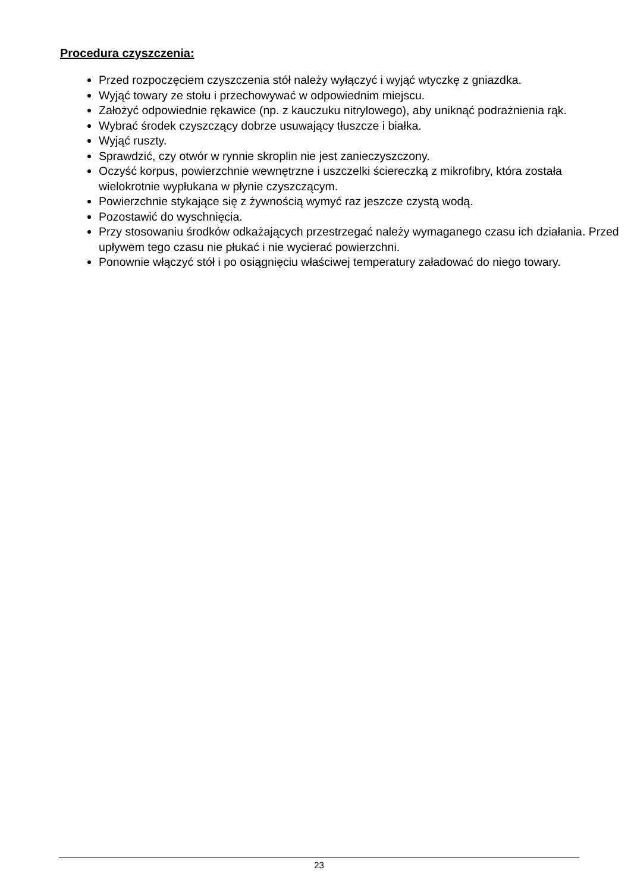Procedura czyszczenia:
Przed rozpoczęciem czyszczenia stół należy wyłączyć i wyjąć wtyczkę z gniazdka.
Wyjąć towary ze stołu i przechowywać w odpowiednim miejscu.
Założyć odpowiednie rękawice (np. z kauczuku nitrylowego), aby uniknąć podrażnienia rąk.
Wybrać środek czyszczący dobrze usuwający tłuszcze i białka.
Wyjąć ruszty.
Sprawdzić, czy otwór w rynnie skroplin nie jest zanieczyszczony.
Oczyść korpus, powierzchnie wewnętrzne i uszczelki ściereczką z mikrofibry, która została wielokrotnie wypłukana w płynie czyszczącym.
Powierzchnie stykające się z żywnością wymyć raz jeszcze czystą wodą.
Pozostawić do wyschnięcia.
Przy stosowaniu środków odkażających przestrzegać należy wymaganego czasu ich działania. Przed upływem tego czasu nie płukać i nie wycierać powierzchni.
Ponownie włączyć stół i po osiągnięciu właściwej temperatury załadować do niego towary.
23